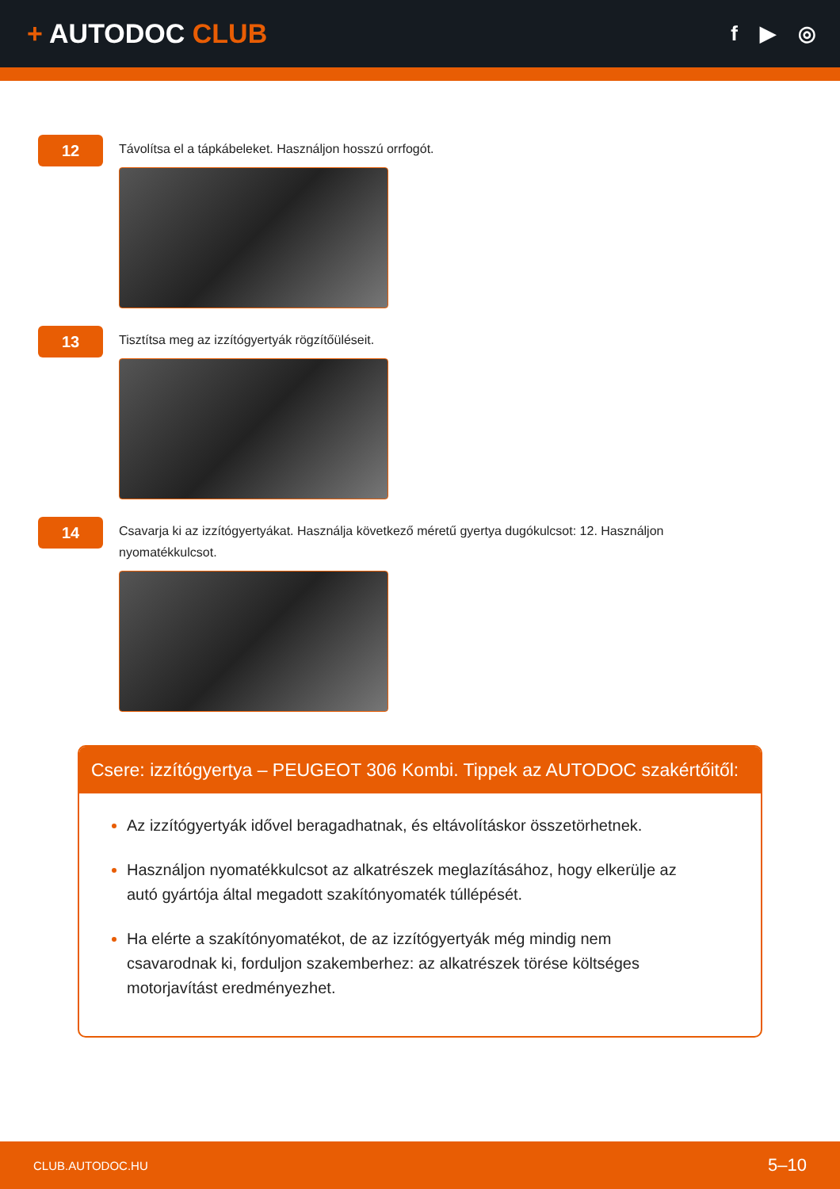+ AUTODOC CLUB
f ▶ ◎
12
Távolítsa el a tápkábeleket. Használjon hosszú orrfogót.
13
Tisztítsa meg az izzítógyertyák rögzítőüléseit.
14
Csavarja ki az izzítógyertyákat. Használja következő méretű gyertya dugókulcsot: 12. Használjon nyomatékkulcsot.
Csere: izzítógyertya – PEUGEOT 306 Kombi. Tippek az AUTODOC szakértőitől:
Az izzítógyertyák idővel beragadhatnak, és eltávolításkor összetörhetnek.
Használjon nyomatékkulcsot az alkatrészek meglazításához, hogy elkerülje az autó gyártója által megadott szakítónyomaték túllépését.
Ha elérte a szakítónyomatékot, de az izzítógyertyák még mindig nem csavarodnak ki, forduljon szakemberhez: az alkatrészek törése költséges motorjavítást eredményezhet.
CLUB.AUTODOC.HU 5–10